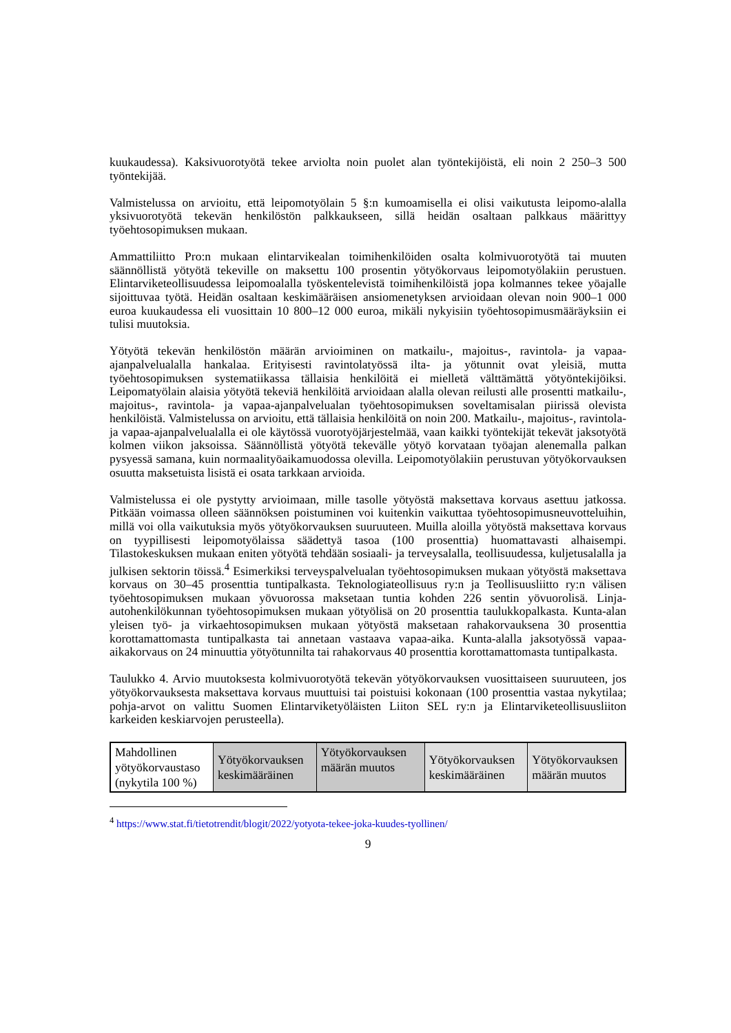kuukaudessa). Kaksivuorotyötä tekee arviolta noin puolet alan työntekijöistä, eli noin 2 250–3 500 työntekijää.
Valmistelussa on arvioitu, että leipomotyölain 5 §:n kumoamisella ei olisi vaikutusta leipomo-alalla yksivuorotyötä tekevän henkilöstön palkkaukseen, sillä heidän osaltaan palkkaus määrittyy työehtosopimuksen mukaan.
Ammattiliitto Pro:n mukaan elintarvikealan toimihenkilöiden osalta kolmivuorotyötä tai muuten säännöllistä yötyötä tekeville on maksettu 100 prosentin yötyökorvaus leipomotyölakiin perustuen. Elintarviketeollisuudessa leipomoalalla työskentelevistä toimihenkilöistä jopa kolmannes tekee yöajalle sijoittuvaa työtä. Heidän osaltaan keskimääräisen ansiomenetyksen arvioidaan olevan noin 900–1 000 euroa kuukaudessa eli vuosittain 10 800–12 000 euroa, mikäli nykyisiin työehtosopimusmääräyksiin ei tulisi muutoksia.
Yötyötä tekevän henkilöstön määrän arvioiminen on matkailu-, majoitus-, ravintola- ja vapaa-ajanpalvelualalla hankalaa. Erityisesti ravintolatyössä ilta- ja yötunnit ovat yleisiä, mutta työehtosopimuksen systematiikassa tällaisia henkilöitä ei mielletä välttämättä yötyöntekijöiksi. Leipomatyölain alaisia yötyötä tekeviä henkilöitä arvioidaan alalla olevan reilusti alle prosentti matkailu-, majoitus-, ravintola- ja vapaa-ajanpalvelualan työehtosopimuksen soveltamisalan piirissä olevista henkilöistä. Valmistelussa on arvioitu, että tällaisia henkilöitä on noin 200. Matkailu-, majoitus-, ravintola- ja vapaa-ajanpalvelualalla ei ole käytössä vuorotyöjärjestelmää, vaan kaikki työntekijät tekevät jaksotyötä kolmen viikon jaksoissa. Säännöllistä yötyötä tekevälle yötyö korvataan työajan alenemalla palkan pysyessä samana, kuin normaalityöaikamuodossa olevilla. Leipomotyölakiin perustuvan yötyökorvauksen osuutta maksetuista lisistä ei osata tarkkaan arvioida.
Valmistelussa ei ole pystytty arvioimaan, mille tasolle yötyöstä maksettava korvaus asettuu jatkossa. Pitkään voimassa olleen säännöksen poistuminen voi kuitenkin vaikuttaa työehtosopimusneuvotteluihin, millä voi olla vaikutuksia myös yötyökorvauksen suuruuteen. Muilla aloilla yötyöstä maksettava korvaus on tyypillisesti leipomotyölaissa säädettyä tasoa (100 prosenttia) huomattavasti alhaisempi. Tilastokeskuksen mukaan eniten yötyötä tehdään sosiaali- ja terveysalalla, teollisuudessa, kuljetusalalla ja julkisen sektorin töissä.<sup>4</sup> Esimerkiksi terveyspalvelualan työehtosopimuksen mukaan yötyöstä maksettava korvaus on 30–45 prosenttia tuntipalkasta. Teknologiateollisuus ry:n ja Teollisuusliitto ry:n välisen työehtosopimuksen mukaan yövuorossa maksetaan tuntia kohden 226 sentin yövuorolisä. Linja-autohenkilökunnan työehtosopimuksen mukaan yötyölisä on 20 prosenttia taulukkopalkasta. Kunta-alan yleisen työ- ja virkaehtosopimuksen mukaan yötyöstä maksetaan rahakorvauksena 30 prosenttia korottamattomasta tuntipalkasta tai annetaan vastaava vapaa-aika. Kunta-alalla jaksotyössä vapaa-aikakorvaus on 24 minuuttia yötyötunnilta tai rahakorvaus 40 prosenttia korottamattomasta tuntipalkasta.
Taulukko 4. Arvio muutoksesta kolmivuorotyötä tekevän yötyökorvauksen vuosittaiseen suuruuteen, jos yötyökorvauksesta maksettava korvaus muuttuisi tai poistuisi kokonaan (100 prosenttia vastaa nykytilaa; pohja-arvot on valittu Suomen Elintarviketyöläisten Liiton SEL ry:n ja Elintarviketeollisuusliiton karkeiden keskiarvojen perusteella).
| Mahdollinen yötyökorvaustaso (nykytila 100 %) | Yötyökorvauksen keskimääräinen | Yötyökorvauksen määrän muutos | Yötyökorvauksen keskimääräinen | Yötyökorvauksen määrän muutos |
<sup>4</sup> https://www.stat.fi/tietotrendit/blogit/2022/yotyota-tekee-joka-kuudes-tyollinen/
9